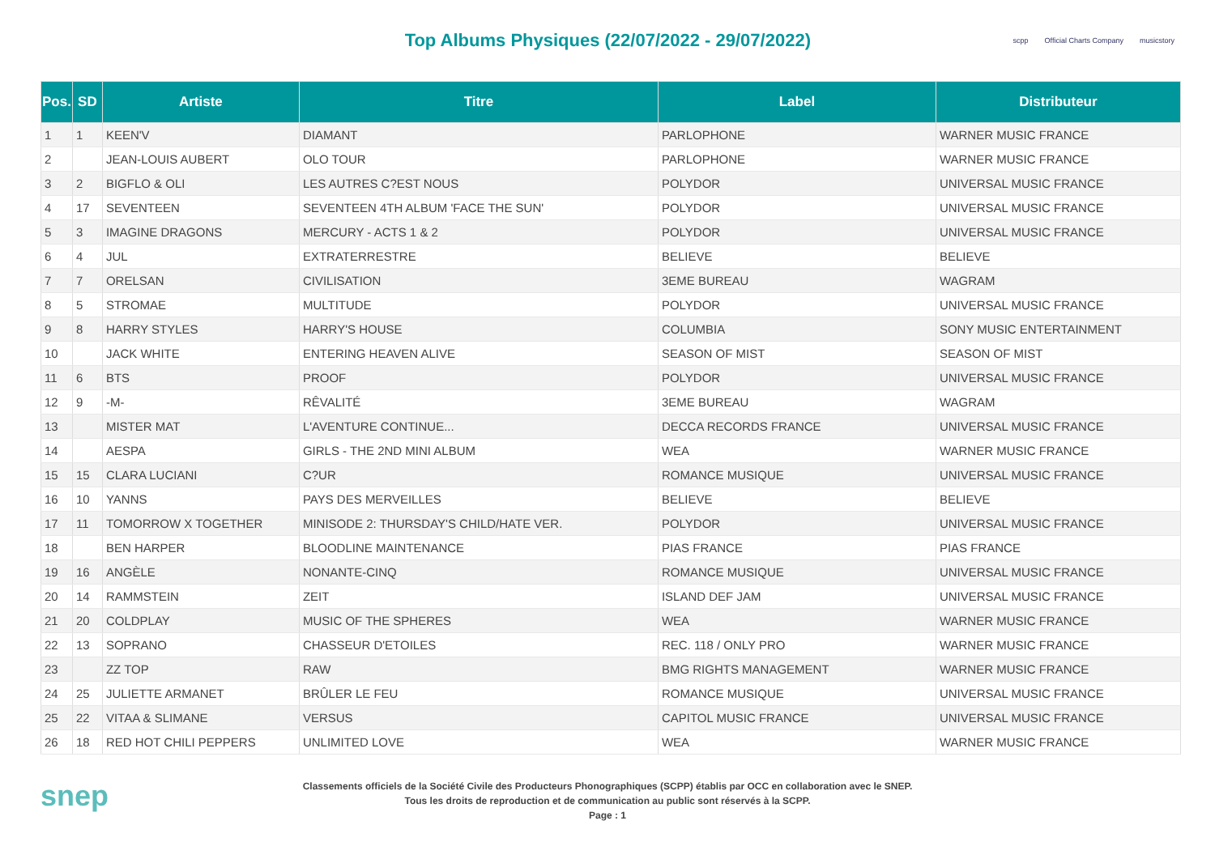Top Albums Physiques (22/07/2022 - 29/07/2022)
scpp Official Charts Company musicstory
| Pos. | SD | Artiste | Titre | Label | Distributeur |
| --- | --- | --- | --- | --- | --- |
| 1 | 1 | KEEN'V | DIAMANT | PARLOPHONE | WARNER MUSIC FRANCE |
| 2 | | JEAN-LOUIS AUBERT | OLO TOUR | PARLOPHONE | WARNER MUSIC FRANCE |
| 3 | 2 | BIGFLO & OLI | LES AUTRES C?EST NOUS | POLYDOR | UNIVERSAL MUSIC FRANCE |
| 4 | 17 | SEVENTEEN | SEVENTEEN 4TH ALBUM 'FACE THE SUN' | POLYDOR | UNIVERSAL MUSIC FRANCE |
| 5 | 3 | IMAGINE DRAGONS | MERCURY - ACTS 1 & 2 | POLYDOR | UNIVERSAL MUSIC FRANCE |
| 6 | 4 | JUL | EXTRATERRESTRE | BELIEVE | BELIEVE |
| 7 | 7 | ORELSAN | CIVILISATION | 3EME BUREAU | WAGRAM |
| 8 | 5 | STROMAE | MULTITUDE | POLYDOR | UNIVERSAL MUSIC FRANCE |
| 9 | 8 | HARRY STYLES | HARRY'S HOUSE | COLUMBIA | SONY MUSIC ENTERTAINMENT |
| 10 | | JACK WHITE | ENTERING HEAVEN ALIVE | SEASON OF MIST | SEASON OF MIST |
| 11 | 6 | BTS | PROOF | POLYDOR | UNIVERSAL MUSIC FRANCE |
| 12 | 9 | -M- | RÊVALITÉ | 3EME BUREAU | WAGRAM |
| 13 | | MISTER MAT | L'AVENTURE CONTINUE... | DECCA RECORDS FRANCE | UNIVERSAL MUSIC FRANCE |
| 14 | | AESPA | GIRLS - THE 2ND MINI ALBUM | WEA | WARNER MUSIC FRANCE |
| 15 | 15 | CLARA LUCIANI | C?UR | ROMANCE MUSIQUE | UNIVERSAL MUSIC FRANCE |
| 16 | 10 | YANNS | PAYS DES MERVEILLES | BELIEVE | BELIEVE |
| 17 | 11 | TOMORROW X TOGETHER | MINISODE 2: THURSDAY'S CHILD/HATE VER. | POLYDOR | UNIVERSAL MUSIC FRANCE |
| 18 | | BEN HARPER | BLOODLINE MAINTENANCE | PIAS FRANCE | PIAS FRANCE |
| 19 | 16 | ANGÈLE | NONANTE-CINQ | ROMANCE MUSIQUE | UNIVERSAL MUSIC FRANCE |
| 20 | 14 | RAMMSTEIN | ZEIT | ISLAND DEF JAM | UNIVERSAL MUSIC FRANCE |
| 21 | 20 | COLDPLAY | MUSIC OF THE SPHERES | WEA | WARNER MUSIC FRANCE |
| 22 | 13 | SOPRANO | CHASSEUR D'ETOILES | REC. 118 / ONLY PRO | WARNER MUSIC FRANCE |
| 23 | | ZZ TOP | RAW | BMG RIGHTS MANAGEMENT | WARNER MUSIC FRANCE |
| 24 | 25 | JULIETTE ARMANET | BRÛLER LE FEU | ROMANCE MUSIQUE | UNIVERSAL MUSIC FRANCE |
| 25 | 22 | VITAA & SLIMANE | VERSUS | CAPITOL MUSIC FRANCE | UNIVERSAL MUSIC FRANCE |
| 26 | 18 | RED HOT CHILI PEPPERS | UNLIMITED LOVE | WEA | WARNER MUSIC FRANCE |
snep
Classements officiels de la Société Civile des Producteurs Phonographiques (SCPP) établis par OCC en collaboration avec le SNEP.
Tous les droits de reproduction et de communication au public sont réservés à la SCPP.
Page : 1